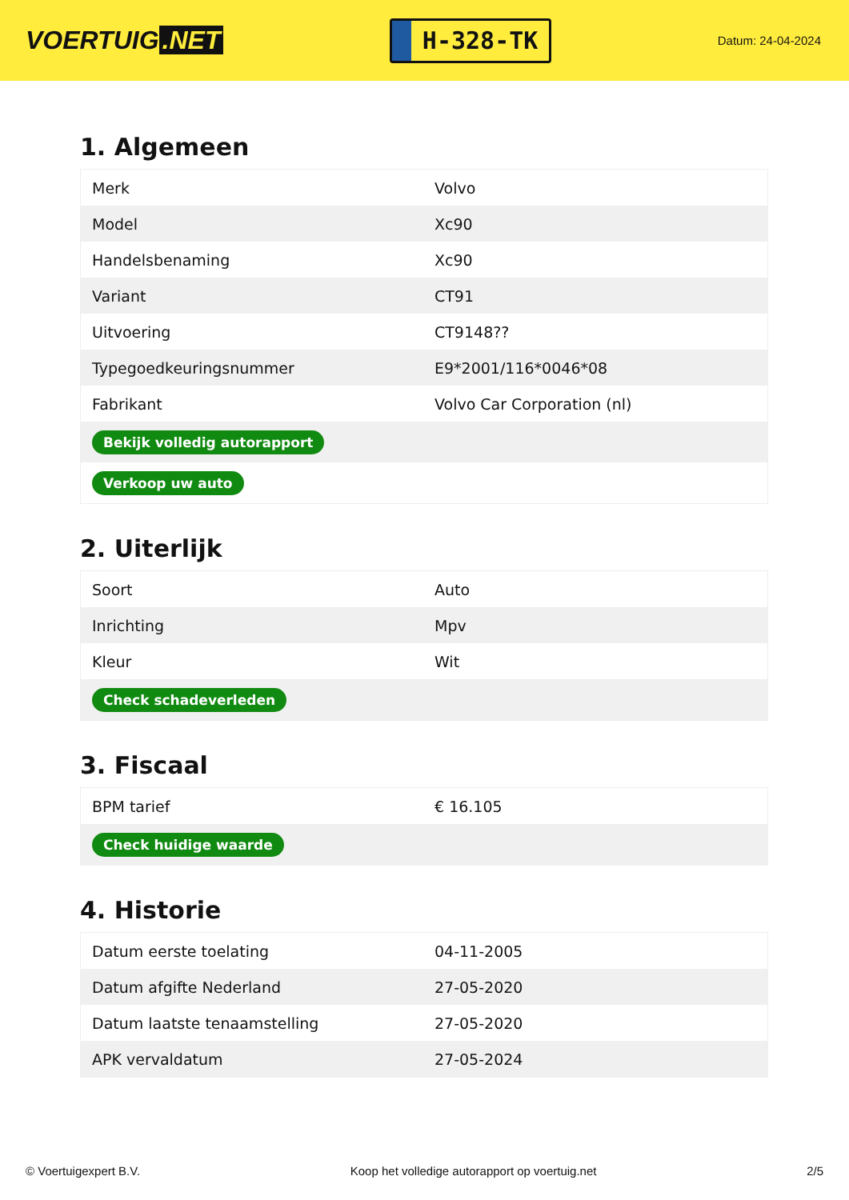VOERTUIG.NET
H-328-TK
Datum: 24-04-2024
1. Algemeen
| Merk | Volvo |
| Model | Xc90 |
| Handelsbenaming | Xc90 |
| Variant | CT91 |
| Uitvoering | CT9148?? |
| Typegoedkeuringsnummer | E9*2001/116*0046*08 |
| Fabrikant | Volvo Car Corporation (nl) |
| Bekijk volledig autorapport | |
| Verkoop uw auto | |
2. Uiterlijk
| Soort | Auto |
| Inrichting | Mpv |
| Kleur | Wit |
| Check schadeverleden | |
3. Fiscaal
| BPM tarief | € 16.105 |
| Check huidige waarde | |
4. Historie
| Datum eerste toelating | 04-11-2005 |
| Datum afgifte Nederland | 27-05-2020 |
| Datum laatste tenaamstelling | 27-05-2020 |
| APK vervaldatum | 27-05-2024 |
© Voertuigexpert B.V. Koop het volledige autorapport op voertuig.net 2/5